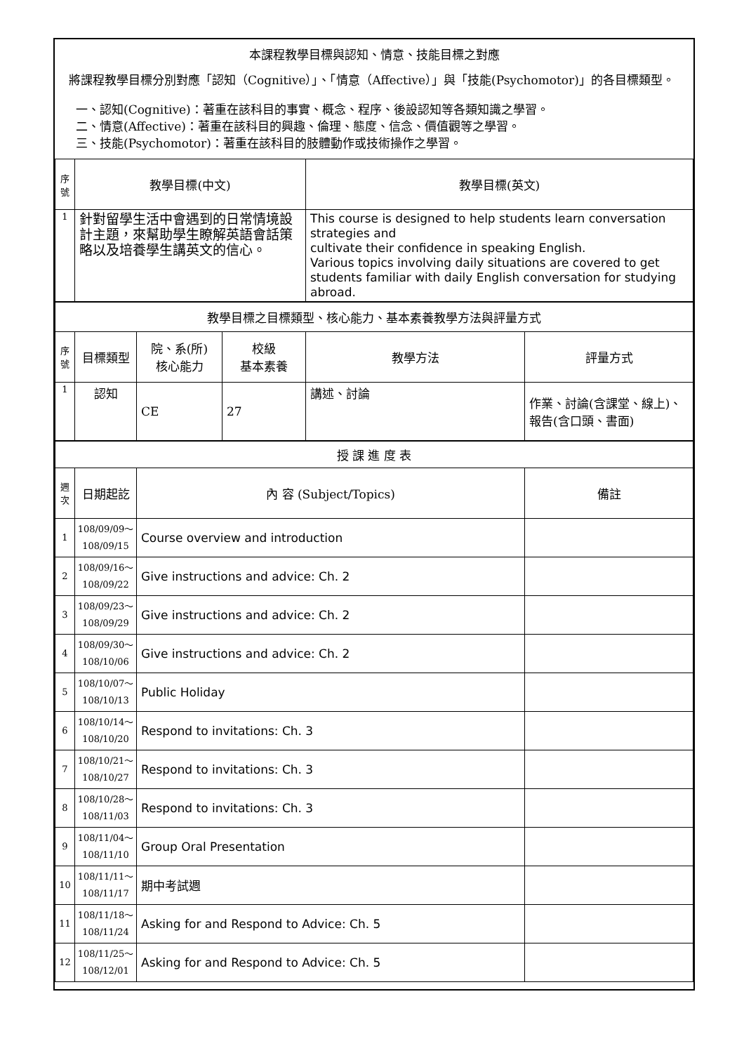本課程教學目標與認知、情意、技能目標之對應
將課程教學目標分別對應「認知（Cognitive）」、「情意（Affective）」與「技能(Psychomotor)」的各目標類型。
一、認知(Cognitive)：著重在該科目的事實、概念、程序、後設認知等各類知識之學習。
二、情意(Affective)：著重在該科目的興趣、倫理、態度、信念、價值觀等之學習。
三、技能(Psychomotor)：著重在該科目的肢體動作或技術操作之學習。
| 序號 | 教學目標(中文) | | | 教學目標(英文) | |
| --- | --- | --- | --- | --- | --- |
| 1 | 針對留學生活中會遇到的日常情境設計主題，來幫助學生瞭解英語會話策略以及培養學生講英文的信心。 | | | This course is designed to help students learn conversation strategies and cultivate their confidence in speaking English. Various topics involving daily situations are covered to get students familiar with daily English conversation for studying abroad. | |
| 教學目標之目標類型、核心能力、基本素養教學方法與評量方式 | | | | | |
| 序號 | 目標類型 | 院、系(所) 核心能力 | 校級 基本素養 | 教學方法 | 評量方式 |
| 1 | 認知 | CE | 27 | 講述、討論 | 作業、討論(含課堂、線上)、報告(含口頭、書面) |
| 授 課 進 度 表 | | | | | |
| 週次 | 日期起訖 | 內 容 (Subject/Topics) | | | 備註 |
| 1 | 108/09/09～ 108/09/15 | Course overview and introduction | | | |
| 2 | 108/09/16～ 108/09/22 | Give instructions and advice: Ch. 2 | | | |
| 3 | 108/09/23～ 108/09/29 | Give instructions and advice: Ch. 2 | | | |
| 4 | 108/09/30～ 108/10/06 | Give instructions and advice: Ch. 2 | | | |
| 5 | 108/10/07～ 108/10/13 | Public Holiday | | | |
| 6 | 108/10/14～ 108/10/20 | Respond to invitations: Ch. 3 | | | |
| 7 | 108/10/21～ 108/10/27 | Respond to invitations: Ch. 3 | | | |
| 8 | 108/10/28～ 108/11/03 | Respond to invitations: Ch. 3 | | | |
| 9 | 108/11/04～ 108/11/10 | Group Oral Presentation | | | |
| 10 | 108/11/11～ 108/11/17 | 期中考試週 | | | |
| 11 | 108/11/18～ 108/11/24 | Asking for and Respond to Advice: Ch. 5 | | | |
| 12 | 108/11/25～ 108/12/01 | Asking for and Respond to Advice: Ch. 5 | | | |